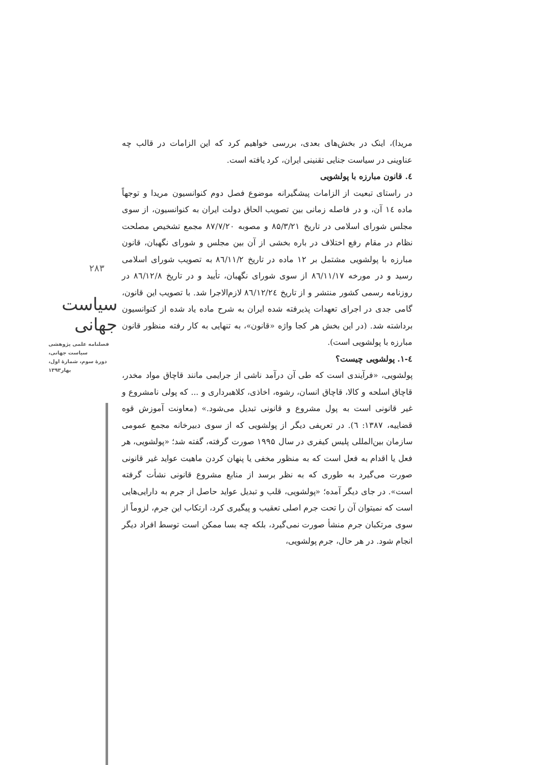۲۸۳
سیاست جهانی
فصلنامه علمی پژوهشی
سیاست جهانی،
دورۀ سوم، شمارۀ اول،
بهار۱۳۹۳
مریدا)، اینک در بخش‌های بعدی، بررسی خواهیم کرد که این الزامات در قالب چه عناوینی در سیاست جنایی تقنینی ایران، کرد یافته است.
٤. قانون مبارزه با پولشویی
در راستای تبعیت از الزامات پیشگیرانه موضوع فصل دوم کنوانسیون مریدا و توجهاً ماده ١٤ آن، و در فاصله زمانی بین تصویب الحاق دولت ایران به کنوانسیون، از سوی مجلس شورای اسلامی در تاریخ ۸۵/۳/۲۱ و مصوبه ۸۷/۷/۲۰ مجمع تشخیص مصلحت نظام در مقام رفع اختلاف در باره بخشی از آن بین مجلس و شورای نگهبان، قانون مبارزه با پولشویی مشتمل بر ١٢ ماده در تاریخ ٨٦/١١/٢ به تصویب شورای اسلامی رسید و در مورخه ٨٦/١١/١٧ از سوی شورای نگهبان، تأیید و در تاریخ ٨٦/١٢/٨ در روزنامه رسمی کشور منتشر و از تاریخ ٨٦/١٢/٢٤ لازم‌الاجرا شد. با تصویب این قانون، گامی جدی در اجرای تعهدات پذیرفته شده ایران به شرح ماده یاد شده از کنوانسیون برداشته شد. (در این بخش هر کجا واژه «قانون»، به تنهایی به کار رفته منظور قانون مبارزه با پولشویی است).
٤-١. پولشویی چیست؟
پولشویی، «فرآیندی است که طی آن درآمد ناشی از جرایمی مانند قاچاق مواد مخدر، قاچاق اسلحه و کالا، قاچاق انسان، رشوه، اخاذی، کلاهبرداری و ... که پولی نامشروع و غیر قانونی است به پول مشروع و قانونی تبدیل می‌شود.» (معاونت آموزش قوه قضاییه، ۱۳۸۷: ٦). در تعریفی دیگر از پولشویی که از سوی دبیرخانه مجمع عمومی سازمان بین‌المللی پلیس کیفری در سال ۱۹۹۵ صورت گرفته، گفته شد؛ «پولشویی، هر فعل یا اقدام به فعل است که به منظور مخفی یا پنهان کردن ماهیت عواید غیر قانونی صورت می‌گیرد به طوری که به نظر برسد از منابع مشروع قانونی نشأت گرفته است». در جای دیگر آمده؛ «پولشویی، قلب و تبدیل عواید حاصل از جرم به دارایی‌هایی است که نمیتوان آن را تحت جرم اصلی تعقیب و پیگیری کرد، ارتکاب این جرم، لزوماً از سوی مرتکبان جرم منشأ صورت نمی‌گیرد، بلکه چه بسا ممکن است توسط افراد دیگر انجام شود. در هر حال، جرم پولشویی،